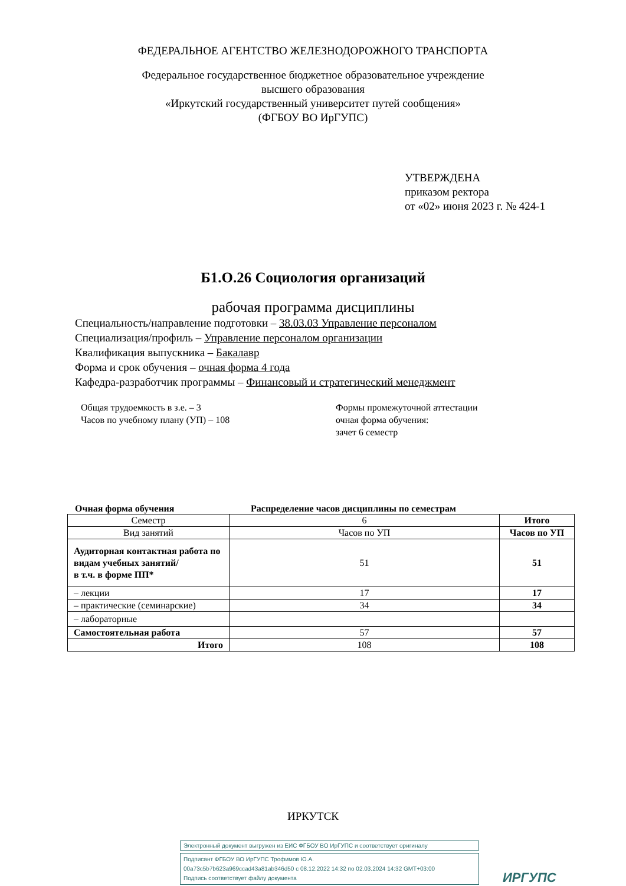ФЕДЕРАЛЬНОЕ АГЕНТСТВО ЖЕЛЕЗНОДОРОЖНОГО ТРАНСПОРТА
Федеральное государственное бюджетное образовательное учреждение
высшего образования
«Иркутский государственный университет путей сообщения»
(ФГБОУ ВО ИрГУПС)
УТВЕРЖДЕНА
приказом ректора
от «02» июня 2023 г. № 424-1
Б1.О.26 Социология организаций
рабочая программа дисциплины
Специальность/направление подготовки – 38.03.03 Управление персоналом
Специализация/профиль – Управление персоналом организации
Квалификация выпускника – Бакалавр
Форма и срок обучения – очная форма 4 года
Кафедра-разработчик программы – Финансовый и стратегический менеджмент
Общая трудоемкость в з.е. – 3
Часов по учебному плану (УП) – 108
Формы промежуточной аттестации
очная форма обучения:
зачет 6 семестр
Очная форма обучения Распределение часов дисциплины по семестрам
| Семестр | 6 | Итого |
| Вид занятий | Часов по УП | Часов по УП |
| Аудиторная контактная работа по видам учебных занятий/ в т.ч. в форме ПП* | 51 | 51 |
| – лекции | 17 | 17 |
| – практические (семинарские) | 34 | 34 |
| – лабораторные | | |
| Самостоятельная работа | 57 | 57 |
| Итого | 108 | 108 |
ИРКУТСК
Электронный документ выгружен из ЕИС ФГБОУ ВО ИрГУПС и соответствует оригиналу
Подписант ФГБОУ ВО ИрГУПС Трофимов Ю.А.
00a73c5b7b623a969ccad43a81ab346d50 с 08.12.2022 14:32 по 02.03.2024 14:32 GMT+03:00
Подпись соответствует файлу документа
ИРГУПС